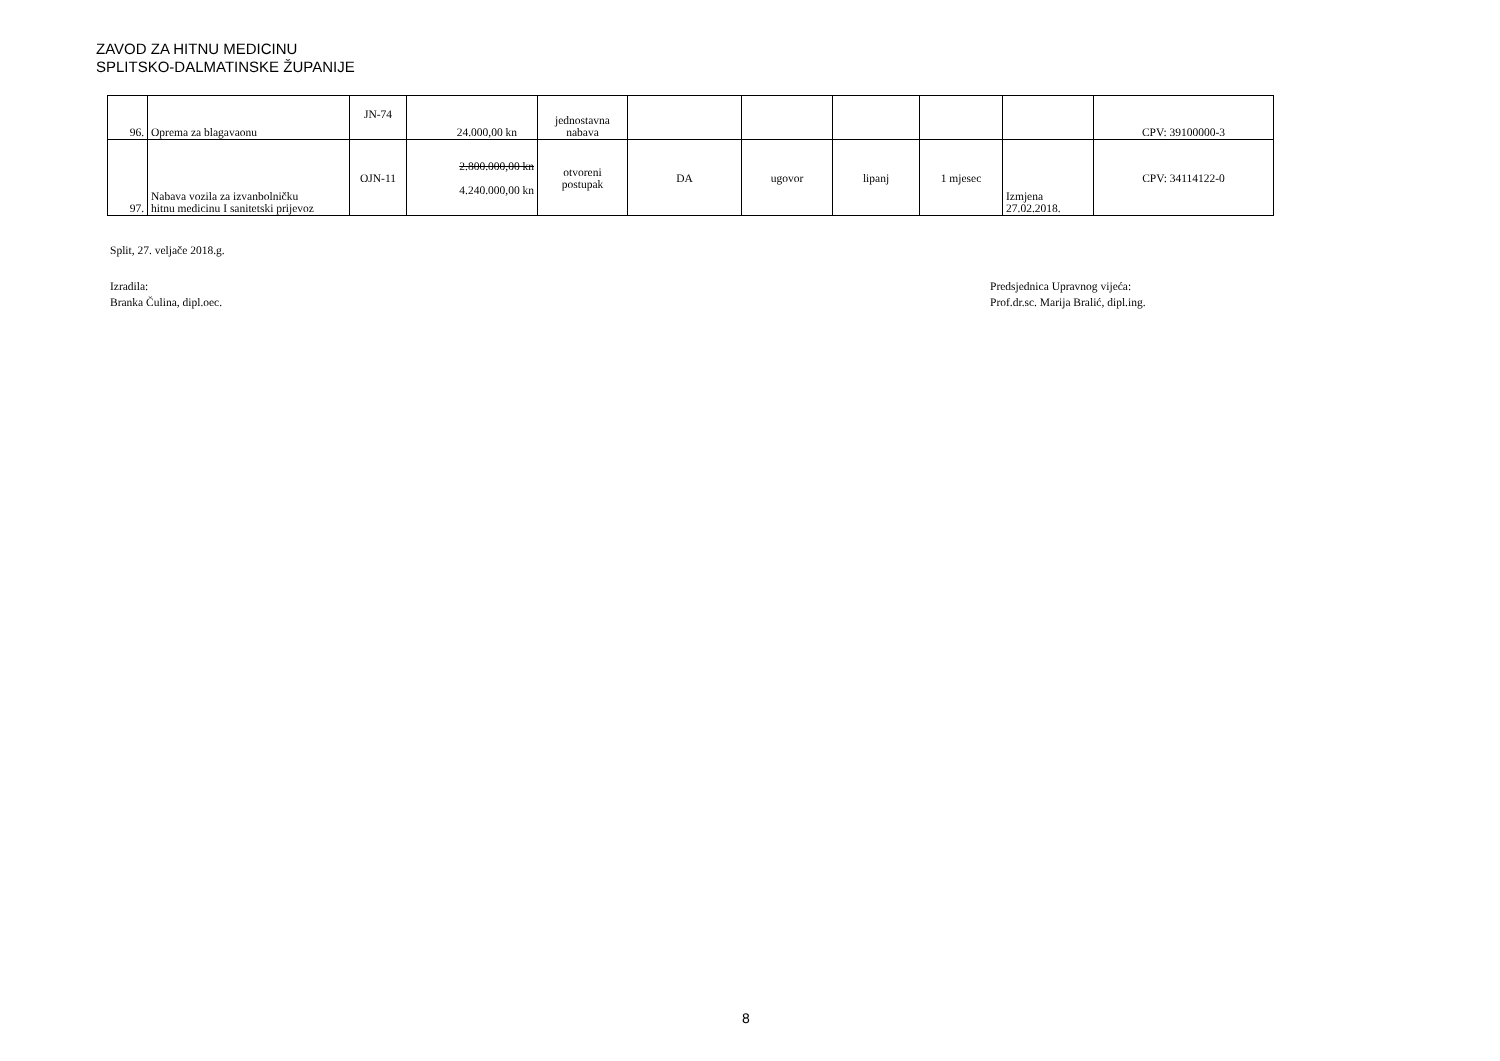ZAVOD ZA HITNU MEDICINU
SPLITSKO-DALMATINSKE ŽUPANIJE
| 96. | Oprema za blagavaonu | JN-74 | 24.000,00 kn | jednostavna nabava | | | | | | CPV: 39100000-3 |
| 97. | Nabava vozila za izvanbolničku hitnu medicinu I sanitetski prijevoz | OJN-11 | 2.800.000,00 kn 4.240.000,00 kn | otvoreni postupak | DA | ugovor | lipanj | 1 mjesec | Izmjena 27.02.2018. | CPV: 34114122-0 |
Split, 27. veljače 2018.g.
Izradila:
Branka Čulina, dipl.oec.
Predsjednica Upravnog vijeća:
Prof.dr.sc. Marija Bralić, dipl.ing.
8